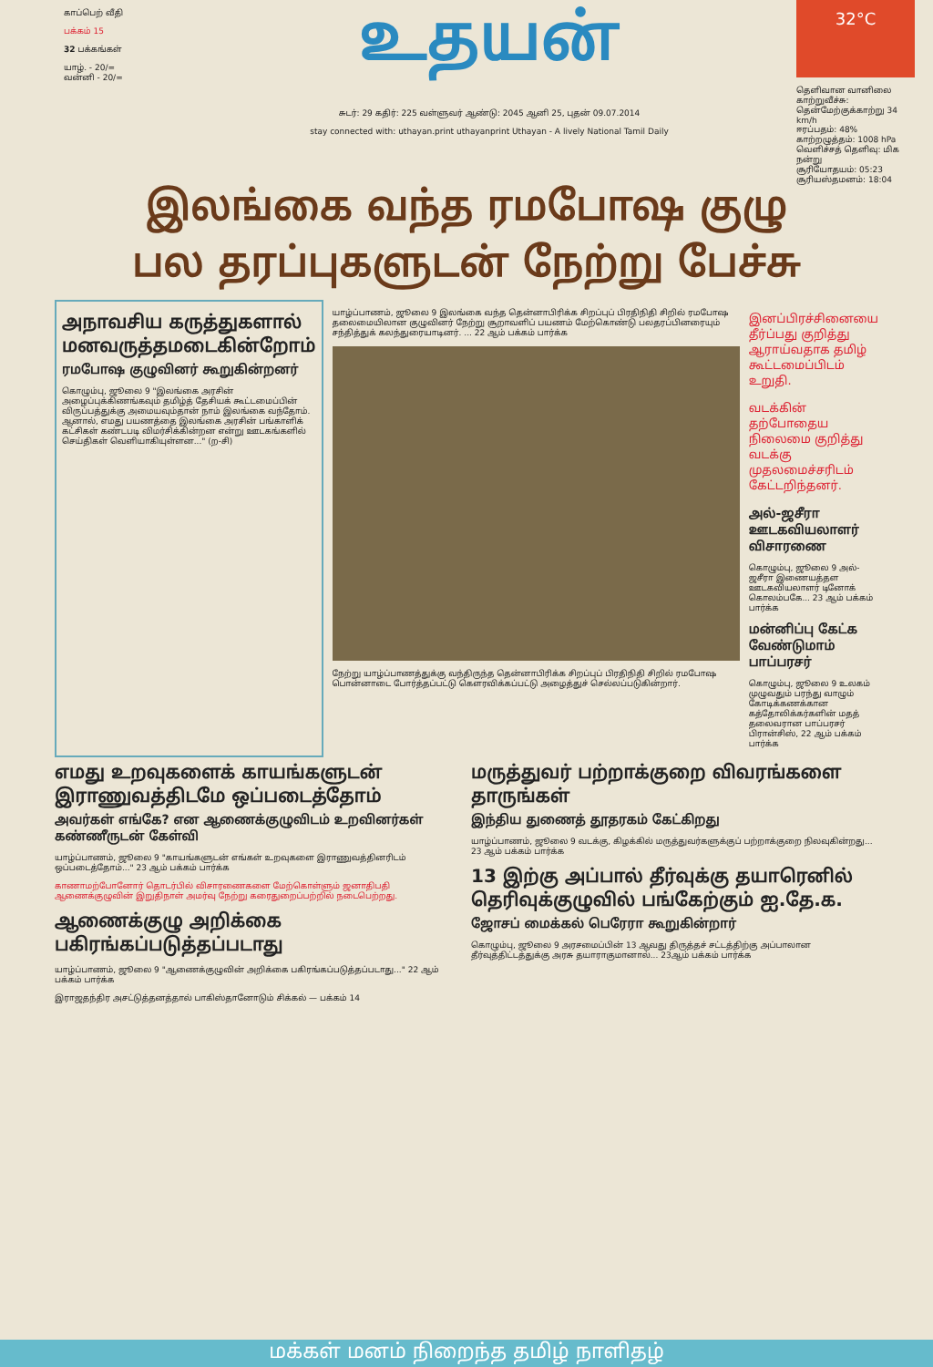காப்பெற் வீதி
பக்கம் 15
32 பக்கங்கள்
யாழ். - 20/=
வன்னி - 20/=
உதயன்
சுடர்: 29 கதிர்: 225 வள்ளுவர் ஆண்டு: 2045 ஆனி 25, புதன் 09.07.2014
stay connected with: uthayan.print uthayanprint Uthayan - A lively National Tamil Daily
32°C
தெளிவான வானிலை
காற்றுவீச்சு: தென்மேற்குக்காற்று 34 km/h
ஈரப்பதம்: 48%
காற்றழுத்தம்: 1008 hPa
வெளிச்சத் தெளிவு: மிக நன்று
சூரியோதயம்: 05:23
சூரியஸ்தமனம்: 18:04
இலங்கை வந்த ரமபோஷ குழு
பல தரப்புகளுடன் நேற்று பேச்சு
அநாவசிய கருத்துகளால் மனவருத்தமடைகின்றோம்
ரமபோஷ குழுவினர் கூறுகின்றனர்
கொழும்பு, ஜூலை 9 "இலங்கை அரசின் அழைப்புக்கிணங்கவும் தமிழ்த் தேசியக் கூட்டமைப்பின் விருப்பத்துக்கு அமையவும்தான் நாம் இலங்கை வந்தோம். ஆனால், எமது பயணத்தை இலங்கை அரசின் பங்காளிக் கட்சிகள் கண்டபடி விமர்சிக்கின்றன என்று ஊடகங்களில் செய்திகள் வெளியாகியுள்ளன..." (ற-சி)
யாழ்ப்பாணம், ஜூலை 9 இலங்கை வந்த தென்னாபிரிக்க சிறப்புப் பிரதிநிதி சிறில் ரமபோஷ தலைமையிலான குழுவினர் நேற்று சூறாவளிப் பயணம் மேற்கொண்டு பலதரப்பினரையும் சந்தித்துக் கலந்துரையாடினர். ... 22 ஆம் பக்கம் பார்க்க
நேற்று யாழ்ப்பாணத்துக்கு வந்திருந்த தென்னாபிரிக்க சிறப்புப் பிரதிநிதி சிறில் ரமபோஷ பொன்னாடை போர்த்தப்பட்டு கௌரவிக்கப்பட்டு அழைத்துச் செல்லப்படுகின்றார்.
இனப்பிரச்சினையை தீர்ப்பது குறித்து ஆராய்வதாக தமிழ் கூட்டமைப்பிடம் உறுதி.
வடக்கின் தற்போதைய நிலைமை குறித்து வடக்கு முதலமைச்சரிடம் கேட்டறிந்தனர்.
அல்-ஜசீரா ஊடகவியலாளர் விசாரணை
கொழும்பு, ஜூலை 9 அல்-ஜசீரா இணையத்தள ஊடகவியலாளர் டினோக் கொலம்பகே... 23 ஆம் பக்கம் பார்க்க
மன்னிப்பு கேட்க வேண்டுமாம் பாப்பரசர்
கொழும்பு, ஜூலை 9 உலகம் முழுவதும் பரந்து வாழும் கோடிக்கணக்கான கத்தோலிக்கர்களின் மதத் தலைவரான பாப்பரசர் பிரான்சிஸ், 22 ஆம் பக்கம் பார்க்க
எமது உறவுகளைக் காயங்களுடன் இராணுவத்திடமே ஒப்படைத்தோம்
அவர்கள் எங்கே? என ஆணைக்குழுவிடம் உறவினர்கள் கண்ணீருடன் கேள்வி
யாழ்ப்பாணம், ஜூலை 9 "காயங்களுடன் எங்கள் உறவுகளை இராணுவத்தினரிடம் ஒப்படைத்தோம்..." 23 ஆம் பக்கம் பார்க்க
காணாமற்போனோர் தொடர்பில் விசாரணைகளை மேற்கொள்ளும் ஜனாதிபதி ஆணைக்குழுவின் இறுதிநாள் அமர்வு நேற்று கரைதுறைப்பற்றில் நடைபெற்றது.
ஆணைக்குழு அறிக்கை பகிரங்கப்படுத்தப்படாது
யாழ்ப்பாணம், ஜூலை 9 "ஆணைக்குழுவின் அறிக்கை பகிரங்கப்படுத்தப்படாது..." 22 ஆம் பக்கம் பார்க்க
இராஜதந்திர அசட்டுத்தனத்தால் பாகிஸ்தானோடும் சிக்கல் — பக்கம் 14
மருத்துவர் பற்றாக்குறை விவரங்களை தாருங்கள்
இந்திய துணைத் தூதரகம் கேட்கிறது
யாழ்ப்பாணம், ஜூலை 9 வடக்கு, கிழக்கில் மருத்துவர்களுக்குப் பற்றாக்குறை நிலவுகின்றது... 23 ஆம் பக்கம் பார்க்க
13 இற்கு அப்பால் தீர்வுக்கு தயாரெனில் தெரிவுக்குழுவில் பங்கேற்கும் ஐ.தே.க.
ஜோசப் மைக்கல் பெரேரா கூறுகின்றார்
கொழும்பு, ஜூலை 9 அரசமைப்பின் 13 ஆவது திருத்தச் சட்டத்திற்கு அப்பாலான தீர்வுத்திட்டத்துக்கு அரசு தயாராகுமானால்... 23ஆம் பக்கம் பார்க்க
மக்கள் மனம் நிறைந்த தமிழ் நாளிதழ்